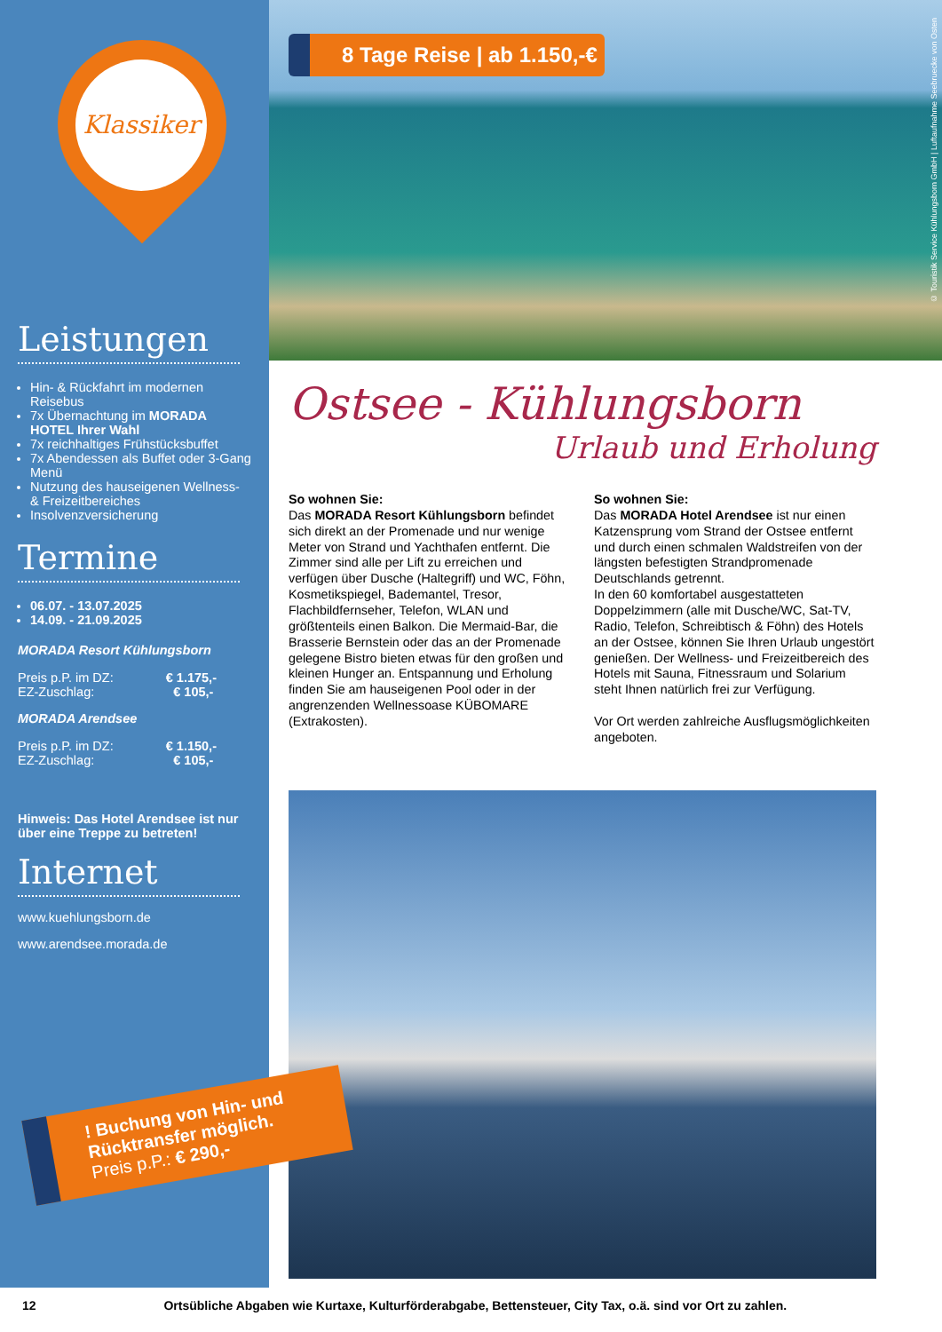Klassiker
Leistungen
Hin- & Rückfahrt im modernen Reisebus
7x Übernachtung im MORADA HOTEL Ihrer Wahl
7x reichhaltiges Frühstücksbuffet
7x Abendessen als Buffet oder 3-Gang Menü
Nutzung des hauseigenen Wellness- & Freizeitbereiches
Insolvenzversicherung
Termine
06.07. - 13.07.2025
14.09. - 21.09.2025
MORADA Resort Kühlungsborn
Preis p.P. im DZ: € 1.175,-
EZ-Zuschlag: € 105,-
MORADA Arendsee
Preis p.P. im DZ: € 1.150,-
EZ-Zuschlag: € 105,-
Hinweis: Das Hotel Arendsee ist nur über eine Treppe zu betreten!
Internet
www.kuehlungsborn.de
www.arendsee.morada.de
! Buchung von Hin- und Rücktransfer möglich.
Preis p.P.: € 290,-
8 Tage Reise | ab 1.150,-€
© Touristik Service Kühlungsborn GmbH | Luftaufnahme Seebruecke von Osten
Ostsee - Kühlungsborn
Urlaub und Erholung
So wohnen Sie:
Das MORADA Resort Kühlungsborn befindet sich direkt an der Promenade und nur wenige Meter von Strand und Yachthafen entfernt. Die Zimmer sind alle per Lift zu erreichen und verfügen über Dusche (Haltegriff) und WC, Föhn, Kosmetikspiegel, Bademantel, Tresor, Flachbildfernseher, Telefon, WLAN und größtenteils einen Balkon. Die Mermaid-Bar, die Brasserie Bernstein oder das an der Promenade gelegene Bistro bieten etwas für den großen und kleinen Hunger an. Entspannung und Erholung finden Sie am hauseigenen Pool oder in der angrenzenden Wellnessoase KÜBOMARE (Extrakosten).
So wohnen Sie:
Das MORADA Hotel Arendsee ist nur einen Katzensprung vom Strand der Ostsee entfernt und durch einen schmalen Waldstreifen von der längsten befestigten Strandpromenade Deutschlands getrennt.
In den 60 komfortabel ausgestatteten Doppelzimmern (alle mit Dusche/WC, Sat-TV, Radio, Telefon, Schreibtisch & Föhn) des Hotels an der Ostsee, können Sie Ihren Urlaub ungestört genießen. Der Wellness- und Freizeitbereich des Hotels mit Sauna, Fitnessraum und Solarium steht Ihnen natürlich frei zur Verfügung.
Vor Ort werden zahlreiche Ausflugsmöglichkeiten angeboten.
12 Ortsübliche Abgaben wie Kurtaxe, Kulturförderabgabe, Bettensteuer, City Tax, o.ä. sind vor Ort zu zahlen.